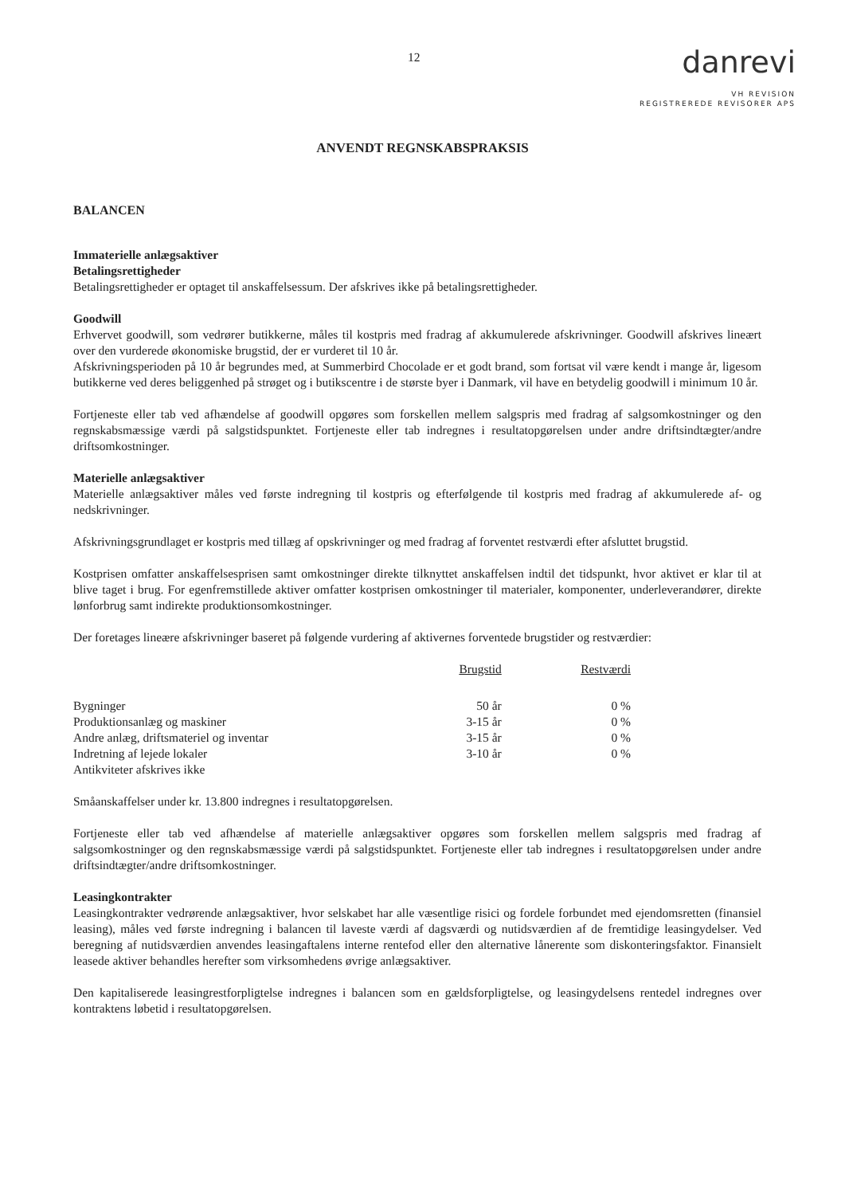12
danrevi
VH REVISION
REGISTREREDE REVISORER APS
ANVENDT REGNSKABSPRAKSIS
BALANCEN
Immaterielle anlægsaktiver
Betalingsrettigheder
Betalingsrettigheder er optaget til anskaffelsessum. Der afskrives ikke på betalingsrettigheder.
Goodwill
Erhvervet goodwill, som vedrører butikkerne, måles til kostpris med fradrag af akkumulerede afskrivninger. Goodwill afskrives lineært over den vurderede økonomiske brugstid, der er vurderet til 10 år.
Afskrivningsperioden på 10 år begrundes med, at Summerbird Chocolade er et godt brand, som fortsat vil være kendt i mange år, ligesom butikkerne ved deres beliggenhed på strøget og i butikscentre i de største byer i Danmark, vil have en betydelig goodwill i minimum 10 år.
Fortjeneste eller tab ved afhændelse af goodwill opgøres som forskellen mellem salgspris med fradrag af salgsomkostninger og den regnskabsmæssige værdi på salgstidspunktet. Fortjeneste eller tab indregnes i resultatopgørelsen under andre driftsindtægter/andre driftsomkostninger.
Materielle anlægsaktiver
Materielle anlægsaktiver måles ved første indregning til kostpris og efterfølgende til kostpris med fradrag af akkumulerede af- og nedskrivninger.
Afskrivningsgrundlaget er kostpris med tillæg af opskrivninger og med fradrag af forventet restværdi efter afsluttet brugstid.
Kostprisen omfatter anskaffelsesprisen samt omkostninger direkte tilknyttet anskaffelsen indtil det tidspunkt, hvor aktivet er klar til at blive taget i brug. For egenfremstillede aktiver omfatter kostprisen omkostninger til materialer, komponenter, underleverandører, direkte lønforbrug samt indirekte produktionsomkostninger.
Der foretages lineære afskrivninger baseret på følgende vurdering af aktivernes forventede brugstider og restværdier:
| | Brugstid | Restværdi |
| --- | --- | --- |
| Bygninger | 50 år | 0 % |
| Produktionsanlæg og maskiner | 3-15 år | 0 % |
| Andre anlæg, driftsmateriel og inventar | 3-15 år | 0 % |
| Indretning af lejede lokaler | 3-10 år | 0 % |
| Antikviteter afskrives ikke | | |
Småanskaffelser under kr. 13.800 indregnes i resultatopgørelsen.
Fortjeneste eller tab ved afhændelse af materielle anlægsaktiver opgøres som forskellen mellem salgspris med fradrag af salgsomkostninger og den regnskabsmæssige værdi på salgstidspunktet. Fortjeneste eller tab indregnes i resultatopgørelsen under andre driftsindtægter/andre driftsomkostninger.
Leasingkontrakter
Leasingkontrakter vedrørende anlægsaktiver, hvor selskabet har alle væsentlige risici og fordele forbundet med ejendomsretten (finansiel leasing), måles ved første indregning i balancen til laveste værdi af dagsværdi og nutidsværdien af de fremtidige leasingydelser. Ved beregning af nutidsværdien anvendes leasingaftalens interne rentefod eller den alternative lånerente som diskonteringsfaktor. Finansielt leasede aktiver behandles herefter som virksomhedens øvrige anlægsaktiver.
Den kapitaliserede leasingrestforpligtelse indregnes i balancen som en gældsforpligtelse, og leasingydelsens rentedel indregnes over kontraktens løbetid i resultatopgørelsen.